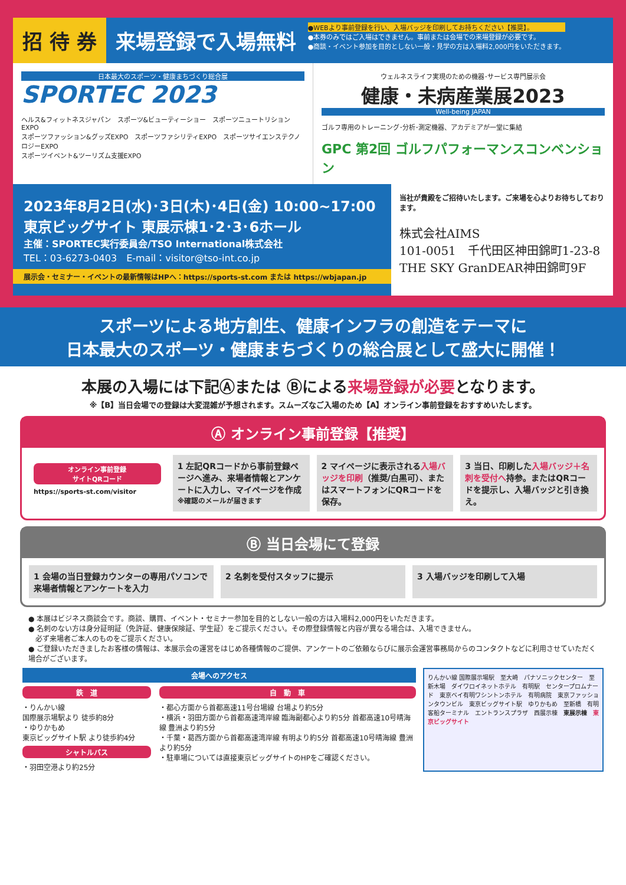招 待 券 来場登録で入場無料
●WEBより事前登録を行い、入場バッジを印刷してお持ちください【推奨】。
●本券のみではご入場はできません。事前または会場での来場登録が必要です。
●商談・イベント参加を目的としない一般・見学の方は入場料2,000円をいただきます。
日本最大のスポーツ・健康まちづくり総合展
SPORTEC 2023
ヘルス&フィットネスジャパン　スポーツ&ビューティーショー　スポーツニュートリションEXPO
スポーツファッション&グッズEXPO　スポーツファシリティEXPO　スポーツサイエンステクノロジーEXPO
スポーツイベント&ツーリズム支援EXPO
ウェルネスライフ実現のための機器･サービス専門展示会
健康・未病産業展2023
Well-being JAPAN
ゴルフ専用のトレーニング･分析･測定機器、アカデミアが一堂に集結
GPC 第2回 ゴルフパフォーマンスコンベンション
2023年8月2日(水)･3日(木)･4日(金) 10:00~17:00
東京ビッグサイト 東展示棟1･2･3･6ホール
主催：SPORTEC実行委員会/TSO International株式会社
TEL：03-6273-0403　E-mail：visitor@tso-int.co.jp
展示会・セミナー・イベントの最新情報はHPへ：https://sports-st.com または https://wbjapan.jp
当社が貴殿をご招待いたします。ご来場を心よりお待ちしております。
株式会社AIMS
101-0051　千代田区神田錦町1-23-8
THE SKY GranDEAR神田錦町9F
スポーツによる地方創生、健康インフラの創造をテーマに
日本最大のスポーツ・健康まちづくりの総合展として盛大に開催！
本展の入場には下記Ⓐまたは Ⓑによる来場登録が必要となります。
※【B】当日会場での登録は大変混雑が予想されます。スムーズなご入場のため【A】オンライン事前登録をおすすめいたします。
Ⓐ オンライン事前登録【推奨】
オンライン事前登録
サイトQRコード
https://sports-st.com/visitor
1 左記QRコードから事前登録ページへ進み、来場者情報とアンケートに入力し、マイページを作成
※確認のメールが届きます
2 マイページに表示される入場バッジを印刷（推奨/白黒可）、またはスマートフォンにQRコードを保存。
3 当日、印刷した入場バッジ＋名刺を受付へ持参。またはQRコードを提示し、入場バッジと引き換え。
Ⓑ 当日会場にて登録
1 会場の当日登録カウンターの専用パソコンで来場者情報とアンケートを入力
2 名刺を受付スタッフに提示 3 入場バッジを印刷して入場
● 本展はビジネス商談会です。商談、購買、イベント・セミナー参加を目的としない一般の方は入場料2,000円をいただきます。
● 名刺のない方は身分証明証（免許証、健康保険証、学生証）をご提示ください。その際登録情報と内容が異なる場合は、入場できません。
　必ず来場者ご本人のものをご提示ください。
● ご登録いただきましたお客様の情報は、本展示会の運営をはじめ各種情報のご提供、アンケートのご依頼ならびに展示会運営事務局からのコンタクトなどに利用させていただく場合がございます。
会場へのアクセス
鉄　道
・りんかい線
国際展示場駅より 徒歩約8分
・ゆりかもめ
東京ビッグサイト駅 より徒歩約4分
シャトルバス
・羽田空港より約25分
自　動　車
・都心方面から首都高速11号台場線 台場より約5分
・横浜・羽田方面から首都高速湾岸線 臨海副都心より約5分 首都高速10号晴海線 豊洲より約5分
・千葉・葛西方面から首都高速湾岸線 有明より約5分 首都高速10号晴海線 豊洲より約5分
・駐車場については直接東京ビッグサイトのHPをご確認ください。
りんかい線 国際展示場駅　至大崎　パナソニックセンター　至新木場　ダイワロイネットホテル　有明駅　センタープロムナード　東京ベイ有明ワシントンホテル　有明病院　東京ファッションタウンビル　東京ビッグサイト駅　ゆりかもめ　至新橋　有明客船ターミナル　エントランスプラザ　西展示棟　東展示棟　東京ビッグサイト